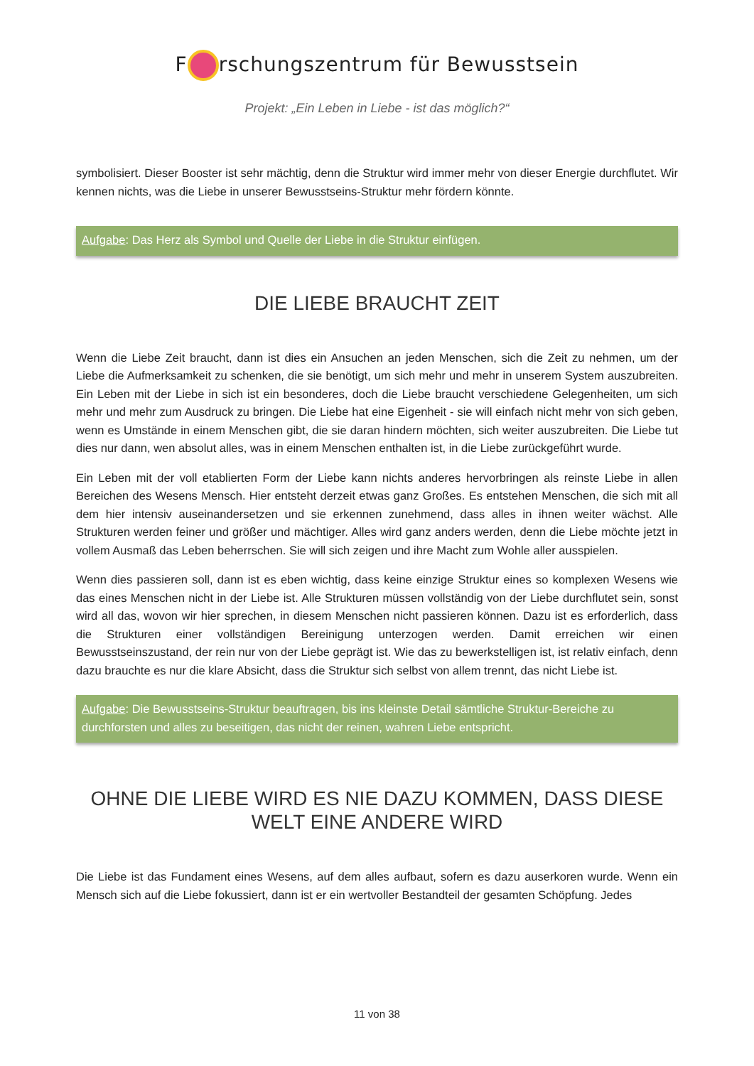F rschungszentrum für Bewusstsein
Projekt: „Ein Leben in Liebe - ist das möglich?“
symbolisiert. Dieser Booster ist sehr mächtig, denn die Struktur wird immer mehr von dieser Energie durchflutet. Wir kennen nichts, was die Liebe in unserer Bewusstseins-Struktur mehr fördern könnte.
Aufgabe: Das Herz als Symbol und Quelle der Liebe in die Struktur einfügen.
DIE LIEBE BRAUCHT ZEIT
Wenn die Liebe Zeit braucht, dann ist dies ein Ansuchen an jeden Menschen, sich die Zeit zu nehmen, um der Liebe die Aufmerksamkeit zu schenken, die sie benötigt, um sich mehr und mehr in unserem System auszubreiten. Ein Leben mit der Liebe in sich ist ein besonderes, doch die Liebe braucht verschiedene Gelegenheiten, um sich mehr und mehr zum Ausdruck zu bringen. Die Liebe hat eine Eigenheit - sie will einfach nicht mehr von sich geben, wenn es Umstände in einem Menschen gibt, die sie daran hindern möchten, sich weiter auszubreiten. Die Liebe tut dies nur dann, wen absolut alles, was in einem Menschen enthalten ist, in die Liebe zurückgeführt wurde.
Ein Leben mit der voll etablierten Form der Liebe kann nichts anderes hervorbringen als reinste Liebe in allen Bereichen des Wesens Mensch. Hier entsteht derzeit etwas ganz Großes. Es entstehen Menschen, die sich mit all dem hier intensiv auseinandersetzen und sie erkennen zunehmend, dass alles in ihnen weiter wächst. Alle Strukturen werden feiner und größer und mächtiger. Alles wird ganz anders werden, denn die Liebe möchte jetzt in vollem Ausmaß das Leben beherrschen. Sie will sich zeigen und ihre Macht zum Wohle aller ausspielen.
Wenn dies passieren soll, dann ist es eben wichtig, dass keine einzige Struktur eines so komplexen Wesens wie das eines Menschen nicht in der Liebe ist. Alle Strukturen müssen vollständig von der Liebe durchflutet sein, sonst wird all das, wovon wir hier sprechen, in diesem Menschen nicht passieren können. Dazu ist es erforderlich, dass die Strukturen einer vollständigen Bereinigung unterzogen werden. Damit erreichen wir einen Bewusstseinszustand, der rein nur von der Liebe geprägt ist. Wie das zu bewerkstelligen ist, ist relativ einfach, denn dazu brauchte es nur die klare Absicht, dass die Struktur sich selbst von allem trennt, das nicht Liebe ist.
Aufgabe: Die Bewusstseins-Struktur beauftragen, bis ins kleinste Detail sämtliche Struktur-Bereiche zu durchforsten und alles zu beseitigen, das nicht der reinen, wahren Liebe entspricht.
OHNE DIE LIEBE WIRD ES NIE DAZU KOMMEN, DASS DIESE WELT EINE ANDERE WIRD
Die Liebe ist das Fundament eines Wesens, auf dem alles aufbaut, sofern es dazu auserkoren wurde. Wenn ein Mensch sich auf die Liebe fokussiert, dann ist er ein wertvoller Bestandteil der gesamten Schöpfung. Jedes
11 von 38